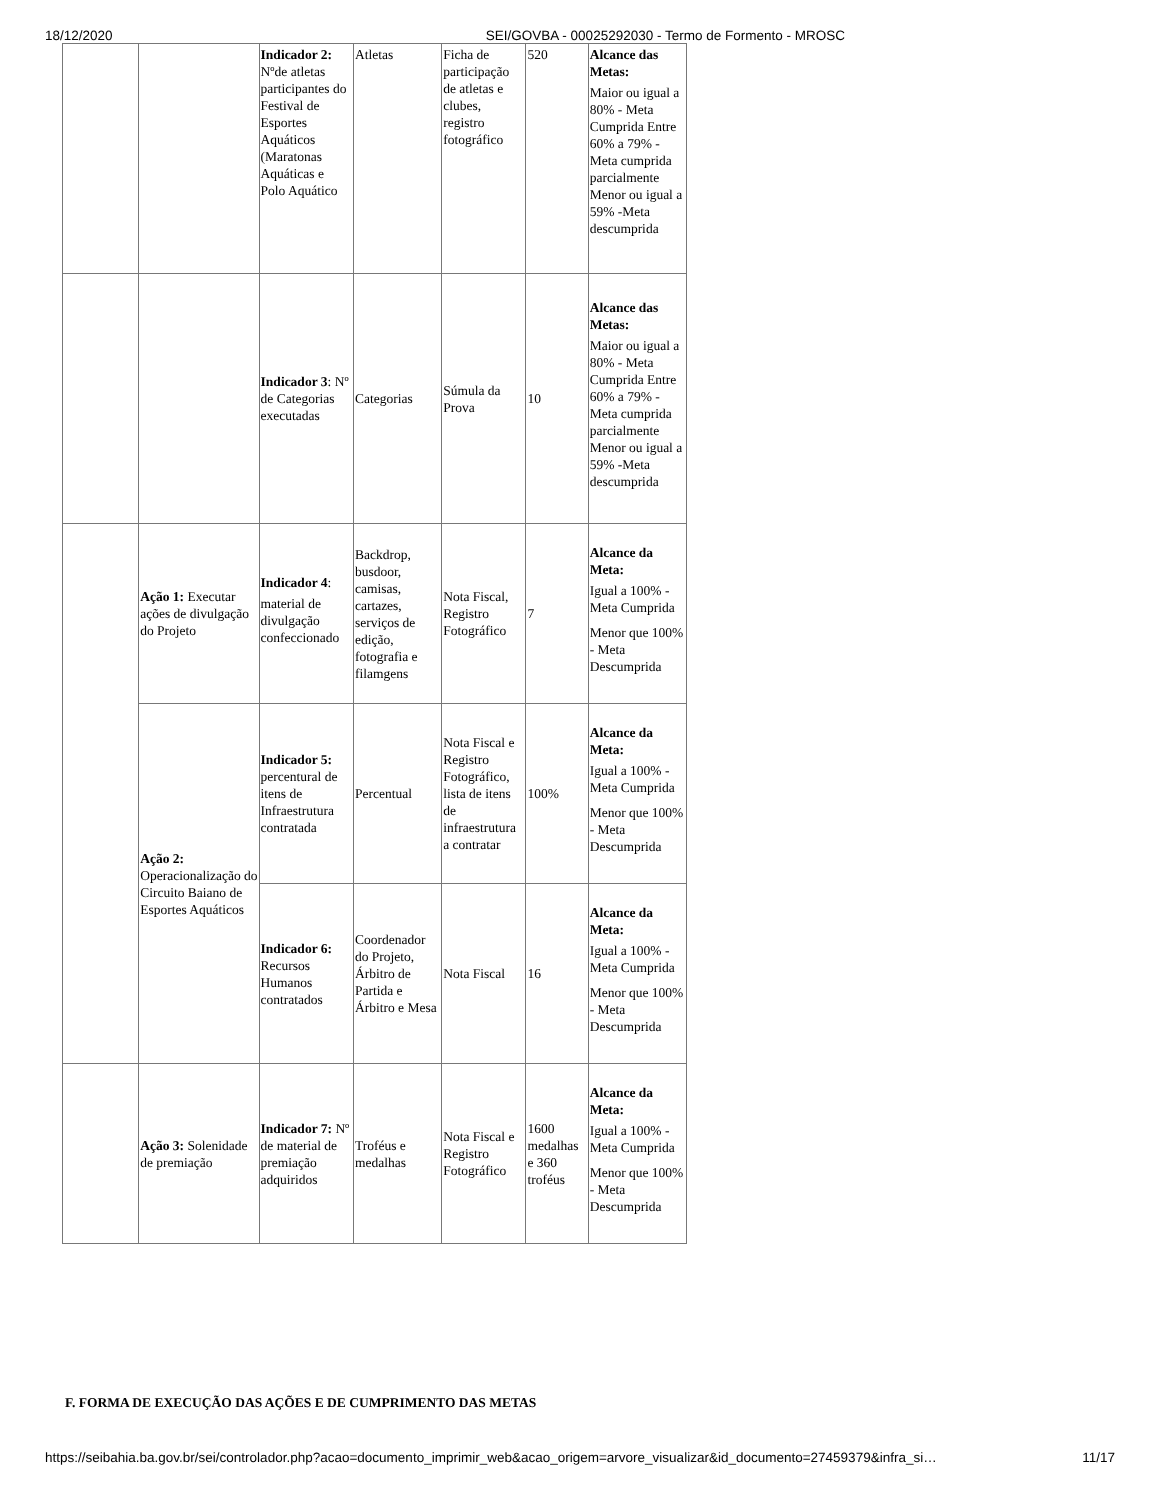18/12/2020 SEI/GOVBA - 00025292030 - Termo de Formento - MROSC
| | | Indicador 2: Nºde atletas participantes do Festival de Esportes Aquáticos (Maratonas Aquáticas e Polo Aquático | Atletas | Ficha de participação de atletas e clubes, registro fotográfico | 520 | Alcance das Metas: Maior ou igual a 80% - Meta Cumprida Entre 60% a 79% - Meta cumprida parcialmente Menor ou igual a 59% -Meta descumprida |
| | | Indicador 3 : Nº de Categorias executadas | Categorias | Súmula da Prova | 10 | Alcance das Metas: Maior ou igual a 80% - Meta Cumprida Entre 60% a 79% - Meta cumprida parcialmente Menor ou igual a 59% -Meta descumprida |
| | Ação 1: Executar ações de divulgação do Projeto | Indicador 4 : material de divulgação confeccionado | Backdrop, busdoor, camisas, cartazes, serviços de edição, fotografia e filamgens | Nota Fiscal, Registro Fotográfico | 7 | Alcance da Meta: Igual a 100% - Meta Cumprida Menor que 100% - Meta Descumprida |
| | Ação 2: Operacionalização do Circuito Baiano de Esportes Aquáticos | Indicador 5: percentural de itens de Infraestrutura contratada | Percentual | Nota Fiscal e Registro Fotográfico, lista de itens de infraestrutura a contratar | 100% | Alcance da Meta: Igual a 100% - Meta Cumprida Menor que 100% - Meta Descumprida |
| | | Indicador 6: Recursos Humanos contratados | Coordenador do Projeto, Árbitro de Partida e Árbitro e Mesa | Nota Fiscal | 16 | Alcance da Meta: Igual a 100% - Meta Cumprida Menor que 100% - Meta Descumprida |
| | Ação 3: Solenidade de premiação | Indicador 7: Nº de material de premiação adquiridos | Troféus e medalhas | Nota Fiscal e Registro Fotográfico | 1600 medalhas e 360 troféus | Alcance da Meta: Igual a 100% - Meta Cumprida Menor que 100% - Meta Descumprida |
F. FORMA DE EXECUÇÃO DAS AÇÕES E DE CUMPRIMENTO DAS METAS
https://seibahia.ba.gov.br/sei/controlador.php?acao=documento_imprimir_web&acao_origem=arvore_visualizar&id_documento=27459379&infra_si… 11/17